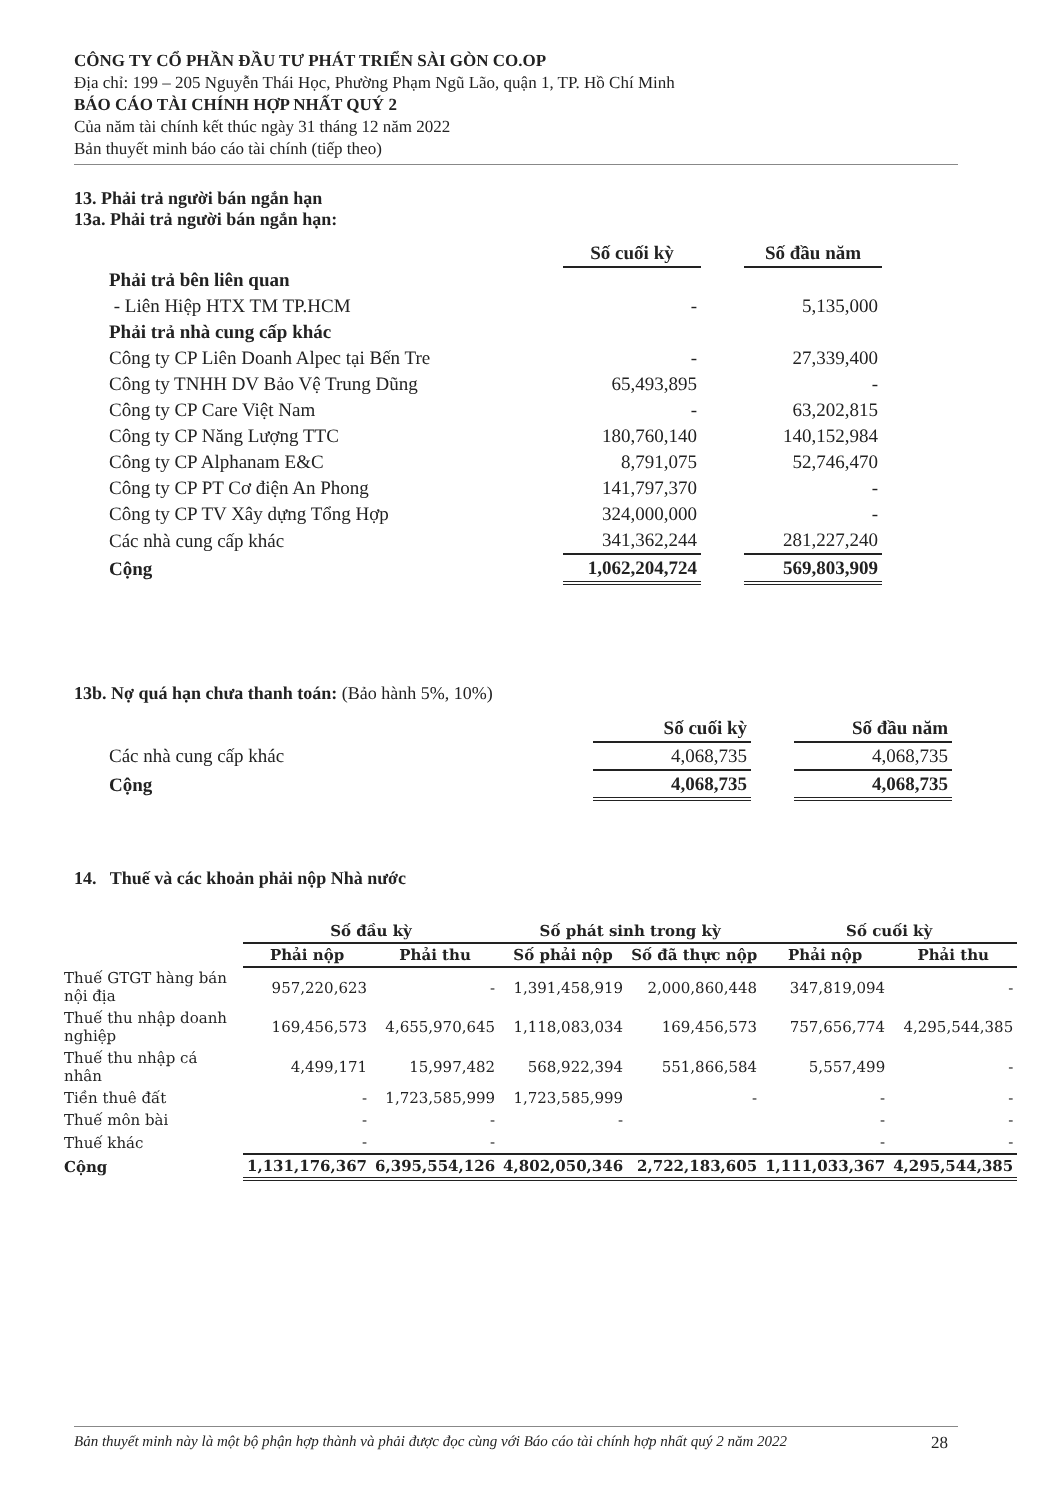CÔNG TY CỔ PHẦN ĐẦU TƯ PHÁT TRIỂN SÀI GÒN CO.OP
Địa chỉ: 199 – 205 Nguyễn Thái Học, Phường Phạm Ngũ Lão, quận 1, TP. Hồ Chí Minh
BÁO CÁO TÀI CHÍNH HỢP NHẤT QUÝ 2
Của năm tài chính kết thúc ngày 31 tháng 12 năm 2022
Bản thuyết minh báo cáo tài chính (tiếp theo)
13. Phải trả người bán ngắn hạn
13a. Phải trả người bán ngắn hạn:
| | Số cuối kỳ | | Số đầu năm |
| Phải trả bên liên quan | | | |
| - Liên Hiệp HTX TM TP.HCM | - | | 5,135,000 |
| Phải trả nhà cung cấp khác | | | |
| Công ty CP Liên Doanh Alpec tại Bến Tre | - | | 27,339,400 |
| Công ty TNHH DV Bảo Vệ Trung Dũng | 65,493,895 | | - |
| Công ty CP Care Việt Nam | - | | 63,202,815 |
| Công ty CP Năng Lượng TTC | 180,760,140 | | 140,152,984 |
| Công ty CP Alphanam E&C | 8,791,075 | | 52,746,470 |
| Công ty CP PT Cơ điện An Phong | 141,797,370 | | - |
| Công ty CP TV Xây dựng Tổng Hợp | 324,000,000 | | - |
| Các nhà cung cấp khác | 341,362,244 | | 281,227,240 |
| Cộng | 1,062,204,724 | | 569,803,909 |
13b. Nợ quá hạn chưa thanh toán: (Bảo hành 5%, 10%)
| | Số cuối kỳ | | Số đầu năm |
| Các nhà cung cấp khác | 4,068,735 | | 4,068,735 |
| Cộng | 4,068,735 | | 4,068,735 |
14. Thuế và các khoản phải nộp Nhà nước
| | Số đầu kỳ | | Số phát sinh trong kỳ | | Số cuối kỳ | |
| | Phải nộp | Phải thu | Số phải nộp | Số đã thực nộp | Phải nộp | Phải thu |
| Thuế GTGT hàng bán nội địa | 957,220,623 | - | 1,391,458,919 | 2,000,860,448 | 347,819,094 | - |
| Thuế thu nhập doanh nghiệp | 169,456,573 | 4,655,970,645 | 1,118,083,034 | 169,456,573 | 757,656,774 | 4,295,544,385 |
| Thuế thu nhập cá nhân | 4,499,171 | 15,997,482 | 568,922,394 | 551,866,584 | 5,557,499 | - |
| Tiền thuê đất | - | 1,723,585,999 | 1,723,585,999 | - | - | - |
| Thuế môn bài | - | - | - | | - | - |
| Thuế khác | - | - | | | - | - |
| Cộng | 1,131,176,367 | 6,395,554,126 | 4,802,050,346 | 2,722,183,605 | 1,111,033,367 | 4,295,544,385 |
Bản thuyết minh này là một bộ phận hợp thành và phải được đọc cùng với Báo cáo tài chính hợp nhất quý 2 năm 2022 28